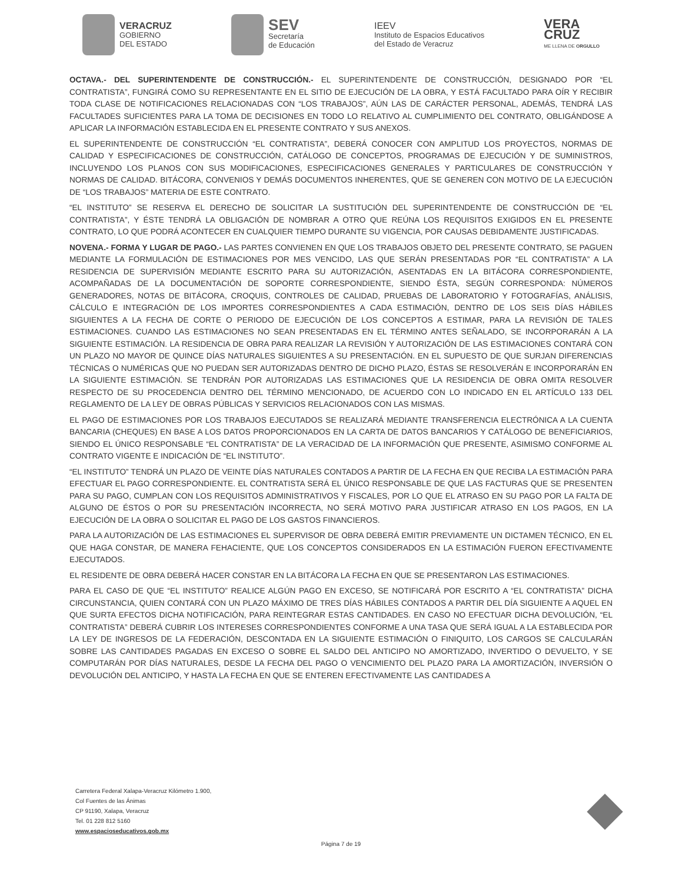VERACRUZ
GOBIERNO
DEL ESTADO
SEV
Secretaría
de Educación
IEEV
Instituto de Espacios Educativos
del Estado de Veracruz
VERA
CRUZ
ME LLENA DE ORGULLO
OCTAVA.- DEL SUPERINTENDENTE DE CONSTRUCCIÓN.- EL SUPERINTENDENTE DE CONSTRUCCIÓN, DESIGNADO POR “EL CONTRATISTA”, FUNGIRÁ COMO SU REPRESENTANTE EN EL SITIO DE EJECUCIÓN DE LA OBRA, Y ESTÁ FACULTADO PARA OÍR Y RECIBIR TODA CLASE DE NOTIFICACIONES RELACIONADAS CON “LOS TRABAJOS”, AÚN LAS DE CARÁCTER PERSONAL, ADEMÁS, TENDRÁ LAS FACULTADES SUFICIENTES PARA LA TOMA DE DECISIONES EN TODO LO RELATIVO AL CUMPLIMIENTO DEL CONTRATO, OBLIGÁNDOSE A APLICAR LA INFORMACIÓN ESTABLECIDA EN EL PRESENTE CONTRATO Y SUS ANEXOS.
EL SUPERINTENDENTE DE CONSTRUCCIÓN “EL CONTRATISTA”, DEBERÁ CONOCER CON AMPLITUD LOS PROYECTOS, NORMAS DE CALIDAD Y ESPECIFICACIONES DE CONSTRUCCIÓN, CATÁLOGO DE CONCEPTOS, PROGRAMAS DE EJECUCIÓN Y DE SUMINISTROS, INCLUYENDO LOS PLANOS CON SUS MODIFICACIONES, ESPECIFICACIONES GENERALES Y PARTICULARES DE CONSTRUCCIÓN Y NORMAS DE CALIDAD. BITÁCORA, CONVENIOS Y DEMÁS DOCUMENTOS INHERENTES, QUE SE GENEREN CON MOTIVO DE LA EJECUCIÓN DE “LOS TRABAJOS” MATERIA DE ESTE CONTRATO.
“EL INSTITUTO” SE RESERVA EL DERECHO DE SOLICITAR LA SUSTITUCIÓN DEL SUPERINTENDENTE DE CONSTRUCCIÓN DE “EL CONTRATISTA”, Y ÉSTE TENDRÁ LA OBLIGACIÓN DE NOMBRAR A OTRO QUE REÚNA LOS REQUISITOS EXIGIDOS EN EL PRESENTE CONTRATO, LO QUE PODRÁ ACONTECER EN CUALQUIER TIEMPO DURANTE SU VIGENCIA, POR CAUSAS DEBIDAMENTE JUSTIFICADAS.
NOVENA.- FORMA Y LUGAR DE PAGO.- LAS PARTES CONVIENEN EN QUE LOS TRABAJOS OBJETO DEL PRESENTE CONTRATO, SE PAGUEN MEDIANTE LA FORMULACIÓN DE ESTIMACIONES POR MES VENCIDO, LAS QUE SERÁN PRESENTADAS POR “EL CONTRATISTA” A LA RESIDENCIA DE SUPERVISIÓN MEDIANTE ESCRITO PARA SU AUTORIZACIÓN, ASENTADAS EN LA BITÁCORA CORRESPONDIENTE, ACOMPAÑADAS DE LA DOCUMENTACIÓN DE SOPORTE CORRESPONDIENTE, SIENDO ÉSTA, SEGÚN CORRESPONDA: NÚMEROS GENERADORES, NOTAS DE BITÁCORA, CROQUIS, CONTROLES DE CALIDAD, PRUEBAS DE LABORATORIO Y FOTOGRAFÍAS, ANÁLISIS, CÁLCULO E INTEGRACIÓN DE LOS IMPORTES CORRESPONDIENTES A CADA ESTIMACIÓN, DENTRO DE LOS SEIS DÍAS HÁBILES SIGUIENTES A LA FECHA DE CORTE O PERIODO DE EJECUCIÓN DE LOS CONCEPTOS A ESTIMAR, PARA LA REVISIÓN DE TALES ESTIMACIONES. CUANDO LAS ESTIMACIONES NO SEAN PRESENTADAS EN EL TÉRMINO ANTES SEÑALADO, SE INCORPORARÁN A LA SIGUIENTE ESTIMACIÓN. LA RESIDENCIA DE OBRA PARA REALIZAR LA REVISIÓN Y AUTORIZACIÓN DE LAS ESTIMACIONES CONTARÁ CON UN PLAZO NO MAYOR DE QUINCE DÍAS NATURALES SIGUIENTES A SU PRESENTACIÓN. EN EL SUPUESTO DE QUE SURJAN DIFERENCIAS TÉCNICAS O NUMÉRICAS QUE NO PUEDAN SER AUTORIZADAS DENTRO DE DICHO PLAZO, ÉSTAS SE RESOLVERÁN E INCORPORARÁN EN LA SIGUIENTE ESTIMACIÓN. SE TENDRÁN POR AUTORIZADAS LAS ESTIMACIONES QUE LA RESIDENCIA DE OBRA OMITA RESOLVER RESPECTO DE SU PROCEDENCIA DENTRO DEL TÉRMINO MENCIONADO, DE ACUERDO CON LO INDICADO EN EL ARTÍCULO 133 DEL REGLAMENTO DE LA LEY DE OBRAS PÚBLICAS Y SERVICIOS RELACIONADOS CON LAS MISMAS.
EL PAGO DE ESTIMACIONES POR LOS TRABAJOS EJECUTADOS SE REALIZARÁ MEDIANTE TRANSFERENCIA ELECTRÓNICA A LA CUENTA BANCARIA (CHEQUES) EN BASE A LOS DATOS PROPORCIONADOS EN LA CARTA DE DATOS BANCARIOS Y CATÁLOGO DE BENEFICIARIOS, SIENDO EL ÚNICO RESPONSABLE “EL CONTRATISTA” DE LA VERACIDAD DE LA INFORMACIÓN QUE PRESENTE, ASIMISMO CONFORME AL CONTRATO VIGENTE E INDICACIÓN DE “EL INSTITUTO”.
“EL INSTITUTO” TENDRÁ UN PLAZO DE VEINTE DÍAS NATURALES CONTADOS A PARTIR DE LA FECHA EN QUE RECIBA LA ESTIMACIÓN PARA EFECTUAR EL PAGO CORRESPONDIENTE. EL CONTRATISTA SERÁ EL ÚNICO RESPONSABLE DE QUE LAS FACTURAS QUE SE PRESENTEN PARA SU PAGO, CUMPLAN CON LOS REQUISITOS ADMINISTRATIVOS Y FISCALES, POR LO QUE EL ATRASO EN SU PAGO POR LA FALTA DE ALGUNO DE ÉSTOS O POR SU PRESENTACIÓN INCORRECTA, NO SERÁ MOTIVO PARA JUSTIFICAR ATRASO EN LOS PAGOS, EN LA EJECUCIÓN DE LA OBRA O SOLICITAR EL PAGO DE LOS GASTOS FINANCIEROS.
PARA LA AUTORIZACIÓN DE LAS ESTIMACIONES EL SUPERVISOR DE OBRA DEBERÁ EMITIR PREVIAMENTE UN DICTAMEN TÉCNICO, EN EL QUE HAGA CONSTAR, DE MANERA FEHACIENTE, QUE LOS CONCEPTOS CONSIDERADOS EN LA ESTIMACIÓN FUERON EFECTIVAMENTE EJECUTADOS.
EL RESIDENTE DE OBRA DEBERÁ HACER CONSTAR EN LA BITÁCORA LA FECHA EN QUE SE PRESENTARON LAS ESTIMACIONES.
PARA EL CASO DE QUE “EL INSTITUTO” REALICE ALGÚN PAGO EN EXCESO, SE NOTIFICARÁ POR ESCRITO A “EL CONTRATISTA” DICHA CIRCUNSTANCIA, QUIEN CONTARÁ CON UN PLAZO MÁXIMO DE TRES DÍAS HÁBILES CONTADOS A PARTIR DEL DÍA SIGUIENTE A AQUEL EN QUE SURTA EFECTOS DICHA NOTIFICACIÓN, PARA REINTEGRAR ESTAS CANTIDADES. EN CASO NO EFECTUAR DICHA DEVOLUCIÓN, “EL CONTRATISTA” DEBERÁ CUBRIR LOS INTERESES CORRESPONDIENTES CONFORME A UNA TASA QUE SERÁ IGUAL A LA ESTABLECIDA POR LA LEY DE INGRESOS DE LA FEDERACIÓN, DESCONTADA EN LA SIGUIENTE ESTIMACIÓN O FINIQUITO, LOS CARGOS SE CALCULARÁN SOBRE LAS CANTIDADES PAGADAS EN EXCESO O SOBRE EL SALDO DEL ANTICIPO NO AMORTIZADO, INVERTIDO O DEVUELTO, Y SE COMPUTARÁN POR DÍAS NATURALES, DESDE LA FECHA DEL PAGO O VENCIMIENTO DEL PLAZO PARA LA AMORTIZACIÓN, INVERSIÓN O DEVOLUCIÓN DEL ANTICIPO, Y HASTA LA FECHA EN QUE SE ENTEREN EFECTIVAMENTE LAS CANTIDADES A
Carretera Federal Xalapa-Veracruz Kilómetro 1.900,
Col Fuentes de las Ánimas
CP 91190, Xalapa, Veracruz
Tel. 01 228 812 5160
www.espacioseducativos.gob.mx
Página 7 de 19